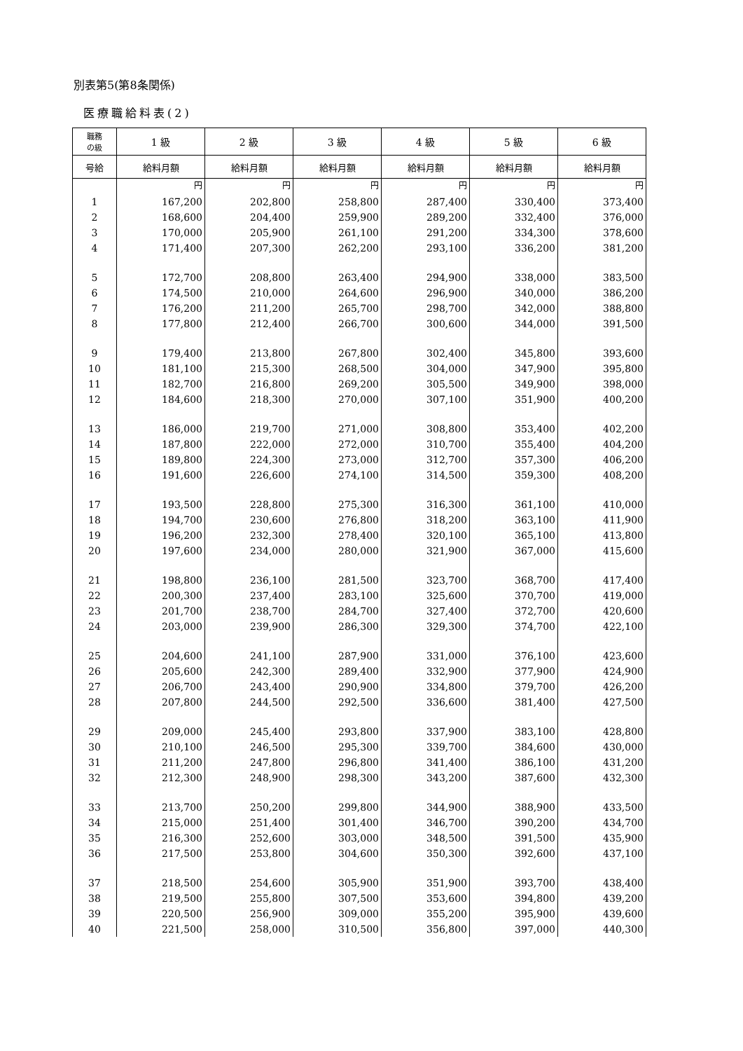別表第5(第8条関係)
医療職給料表(2)
| 職務 の級 | 1 級 | 2 級 | 3 級 | 4 級 | 5 級 | 6 級 |
| --- | --- | --- | --- | --- | --- | --- |
| 号給 | 給料月額 | 給料月額 | 給料月額 | 給料月額 | 給料月額 | 給料月額 |
| | 円 | 円 | 円 | 円 | 円 | 円 |
| 1 | 167,200 | 202,800 | 258,800 | 287,400 | 330,400 | 373,400 |
| 2 | 168,600 | 204,400 | 259,900 | 289,200 | 332,400 | 376,000 |
| 3 | 170,000 | 205,900 | 261,100 | 291,200 | 334,300 | 378,600 |
| 4 | 171,400 | 207,300 | 262,200 | 293,100 | 336,200 | 381,200 |
| 5 | 172,700 | 208,800 | 263,400 | 294,900 | 338,000 | 383,500 |
| 6 | 174,500 | 210,000 | 264,600 | 296,900 | 340,000 | 386,200 |
| 7 | 176,200 | 211,200 | 265,700 | 298,700 | 342,000 | 388,800 |
| 8 | 177,800 | 212,400 | 266,700 | 300,600 | 344,000 | 391,500 |
| 9 | 179,400 | 213,800 | 267,800 | 302,400 | 345,800 | 393,600 |
| 10 | 181,100 | 215,300 | 268,500 | 304,000 | 347,900 | 395,800 |
| 11 | 182,700 | 216,800 | 269,200 | 305,500 | 349,900 | 398,000 |
| 12 | 184,600 | 218,300 | 270,000 | 307,100 | 351,900 | 400,200 |
| 13 | 186,000 | 219,700 | 271,000 | 308,800 | 353,400 | 402,200 |
| 14 | 187,800 | 222,000 | 272,000 | 310,700 | 355,400 | 404,200 |
| 15 | 189,800 | 224,300 | 273,000 | 312,700 | 357,300 | 406,200 |
| 16 | 191,600 | 226,600 | 274,100 | 314,500 | 359,300 | 408,200 |
| 17 | 193,500 | 228,800 | 275,300 | 316,300 | 361,100 | 410,000 |
| 18 | 194,700 | 230,600 | 276,800 | 318,200 | 363,100 | 411,900 |
| 19 | 196,200 | 232,300 | 278,400 | 320,100 | 365,100 | 413,800 |
| 20 | 197,600 | 234,000 | 280,000 | 321,900 | 367,000 | 415,600 |
| 21 | 198,800 | 236,100 | 281,500 | 323,700 | 368,700 | 417,400 |
| 22 | 200,300 | 237,400 | 283,100 | 325,600 | 370,700 | 419,000 |
| 23 | 201,700 | 238,700 | 284,700 | 327,400 | 372,700 | 420,600 |
| 24 | 203,000 | 239,900 | 286,300 | 329,300 | 374,700 | 422,100 |
| 25 | 204,600 | 241,100 | 287,900 | 331,000 | 376,100 | 423,600 |
| 26 | 205,600 | 242,300 | 289,400 | 332,900 | 377,900 | 424,900 |
| 27 | 206,700 | 243,400 | 290,900 | 334,800 | 379,700 | 426,200 |
| 28 | 207,800 | 244,500 | 292,500 | 336,600 | 381,400 | 427,500 |
| 29 | 209,000 | 245,400 | 293,800 | 337,900 | 383,100 | 428,800 |
| 30 | 210,100 | 246,500 | 295,300 | 339,700 | 384,600 | 430,000 |
| 31 | 211,200 | 247,800 | 296,800 | 341,400 | 386,100 | 431,200 |
| 32 | 212,300 | 248,900 | 298,300 | 343,200 | 387,600 | 432,300 |
| 33 | 213,700 | 250,200 | 299,800 | 344,900 | 388,900 | 433,500 |
| 34 | 215,000 | 251,400 | 301,400 | 346,700 | 390,200 | 434,700 |
| 35 | 216,300 | 252,600 | 303,000 | 348,500 | 391,500 | 435,900 |
| 36 | 217,500 | 253,800 | 304,600 | 350,300 | 392,600 | 437,100 |
| 37 | 218,500 | 254,600 | 305,900 | 351,900 | 393,700 | 438,400 |
| 38 | 219,500 | 255,800 | 307,500 | 353,600 | 394,800 | 439,200 |
| 39 | 220,500 | 256,900 | 309,000 | 355,200 | 395,900 | 439,600 |
| 40 | 221,500 | 258,000 | 310,500 | 356,800 | 397,000 | 440,300 |